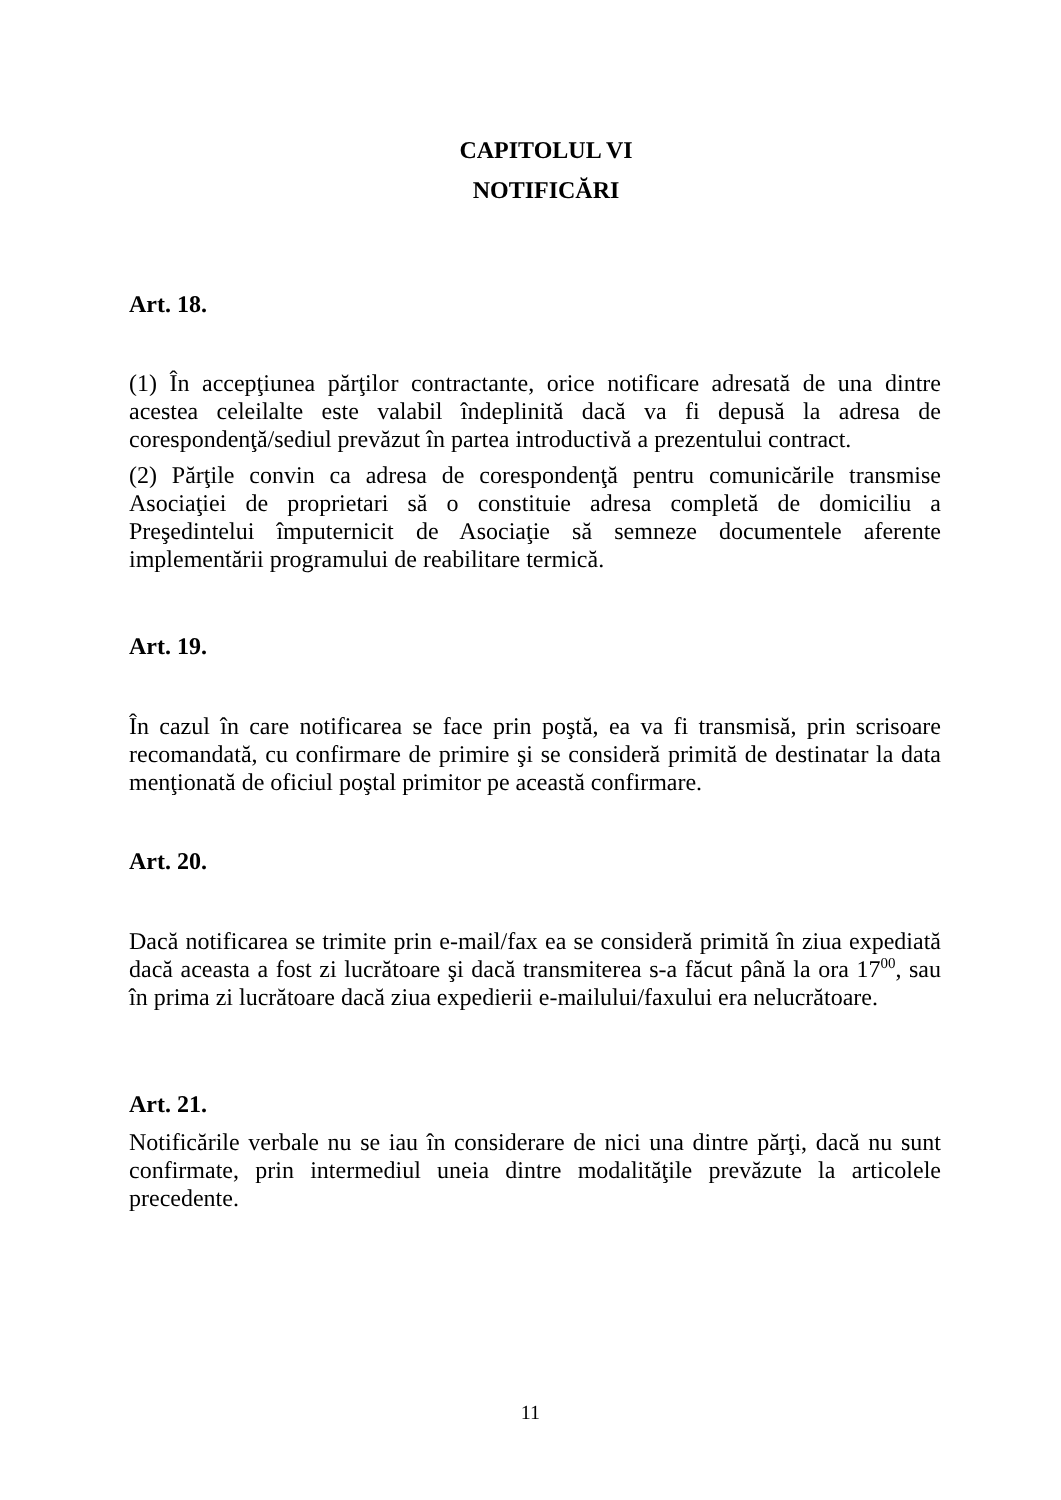CAPITOLUL VI
NOTIFICĂRI
Art. 18.
(1) În accepţiunea părţilor contractante, orice notificare adresată de una dintre acestea celeilalte este valabil îndeplinită dacă va fi depusă la adresa de corespondenţă/sediul prevăzut în partea introductivă a prezentului contract.
(2) Părţile convin ca adresa de corespondenţă pentru comunicările transmise Asociaţiei de proprietari să o constituie adresa completă de domiciliu a Preşedintelui împuternicit de Asociaţie să semneze documentele aferente implementării programului de reabilitare termică.
Art. 19.
În cazul în care notificarea se face prin poştă, ea va fi transmisă, prin scrisoare recomandată, cu confirmare de primire şi se consideră primită de destinatar la data menţionată de oficiul poştal primitor pe această confirmare.
Art. 20.
Dacă notificarea se trimite prin e-mail/fax ea se consideră primită în ziua expediată dacă aceasta a fost zi lucrătoare şi dacă transmiterea s-a făcut până la ora 17<sup>00</sup>, sau în prima zi lucrătoare dacă ziua expedierii e-mailului/faxului era nelucrătoare.
Art. 21.
Notificările verbale nu se iau în considerare de nici una dintre părţi, dacă nu sunt confirmate, prin intermediul uneia dintre modalităţile prevăzute la articolele precedente.
11